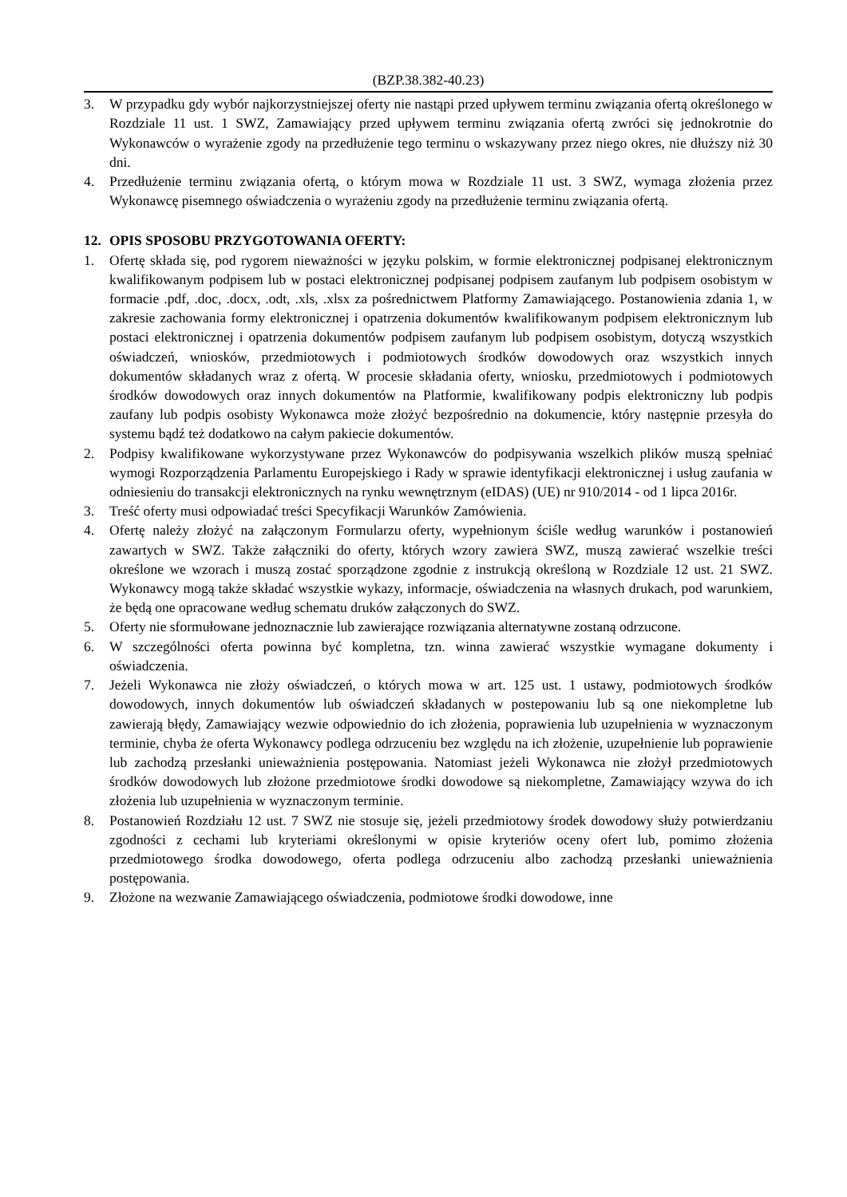(BZP.38.382-40.23)
3. W przypadku gdy wybór najkorzystniejszej oferty nie nastąpi przed upływem terminu związania ofertą określonego w Rozdziale 11 ust. 1 SWZ, Zamawiający przed upływem terminu związania ofertą zwróci się jednokrotnie do Wykonawców o wyrażenie zgody na przedłużenie tego terminu o wskazywany przez niego okres, nie dłuższy niż 30 dni.
4. Przedłużenie terminu związania ofertą, o którym mowa w Rozdziale 11 ust. 3 SWZ, wymaga złożenia przez Wykonawcę pisemnego oświadczenia o wyrażeniu zgody na przedłużenie terminu związania ofertą.
12. OPIS SPOSOBU PRZYGOTOWANIA OFERTY:
1. Ofertę składa się, pod rygorem nieważności w języku polskim, w formie elektronicznej podpisanej elektronicznym kwalifikowanym podpisem lub w postaci elektronicznej podpisanej podpisem zaufanym lub podpisem osobistym w formacie .pdf, .doc, .docx, .odt, .xls, .xlsx za pośrednictwem Platformy Zamawiającego. Postanowienia zdania 1, w zakresie zachowania formy elektronicznej i opatrzenia dokumentów kwalifikowanym podpisem elektronicznym lub postaci elektronicznej i opatrzenia dokumentów podpisem zaufanym lub podpisem osobistym, dotyczą wszystkich oświadczeń, wniosków, przedmiotowych i podmiotowych środków dowodowych oraz wszystkich innych dokumentów składanych wraz z ofertą. W procesie składania oferty, wniosku, przedmiotowych i podmiotowych środków dowodowych oraz innych dokumentów na Platformie, kwalifikowany podpis elektroniczny lub podpis zaufany lub podpis osobisty Wykonawca może złożyć bezpośrednio na dokumencie, który następnie przesyła do systemu bądź też dodatkowo na całym pakiecie dokumentów.
2. Podpisy kwalifikowane wykorzystywane przez Wykonawców do podpisywania wszelkich plików muszą spełniać wymogi Rozporządzenia Parlamentu Europejskiego i Rady w sprawie identyfikacji elektronicznej i usług zaufania w odniesieniu do transakcji elektronicznych na rynku wewnętrznym (eIDAS) (UE) nr 910/2014 - od 1 lipca 2016r.
3. Treść oferty musi odpowiadać treści Specyfikacji Warunków Zamówienia.
4. Ofertę należy złożyć na załączonym Formularzu oferty, wypełnionym ściśle według warunków i postanowień zawartych w SWZ. Także załączniki do oferty, których wzory zawiera SWZ, muszą zawierać wszelkie treści określone we wzorach i muszą zostać sporządzone zgodnie z instrukcją określoną w Rozdziale 12 ust. 21 SWZ. Wykonawcy mogą także składać wszystkie wykazy, informacje, oświadczenia na własnych drukach, pod warunkiem, że będą one opracowane według schematu druków załączonych do SWZ.
5. Oferty nie sformułowane jednoznacznie lub zawierające rozwiązania alternatywne zostaną odrzucone.
6. W szczególności oferta powinna być kompletna, tzn. winna zawierać wszystkie wymagane dokumenty i oświadczenia.
7. Jeżeli Wykonawca nie złoży oświadczeń, o których mowa w art. 125 ust. 1 ustawy, podmiotowych środków dowodowych, innych dokumentów lub oświadczeń składanych w postepowaniu lub są one niekompletne lub zawierają błędy, Zamawiający wezwie odpowiednio do ich złożenia, poprawienia lub uzupełnienia w wyznaczonym terminie, chyba że oferta Wykonawcy podlega odrzuceniu bez względu na ich złożenie, uzupełnienie lub poprawienie lub zachodzą przesłanki unieważnienia postępowania. Natomiast jeżeli Wykonawca nie złożył przedmiotowych środków dowodowych lub złożone przedmiotowe środki dowodowe są niekompletne, Zamawiający wzywa do ich złożenia lub uzupełnienia w wyznaczonym terminie.
8. Postanowień Rozdziału 12 ust. 7 SWZ nie stosuje się, jeżeli przedmiotowy środek dowodowy służy potwierdzaniu zgodności z cechami lub kryteriami określonymi w opisie kryteriów oceny ofert lub, pomimo złożenia przedmiotowego środka dowodowego, oferta podlega odrzuceniu albo zachodzą przesłanki unieważnienia postępowania.
9. Złożone na wezwanie Zamawiającego oświadczenia, podmiotowe środki dowodowe, inne